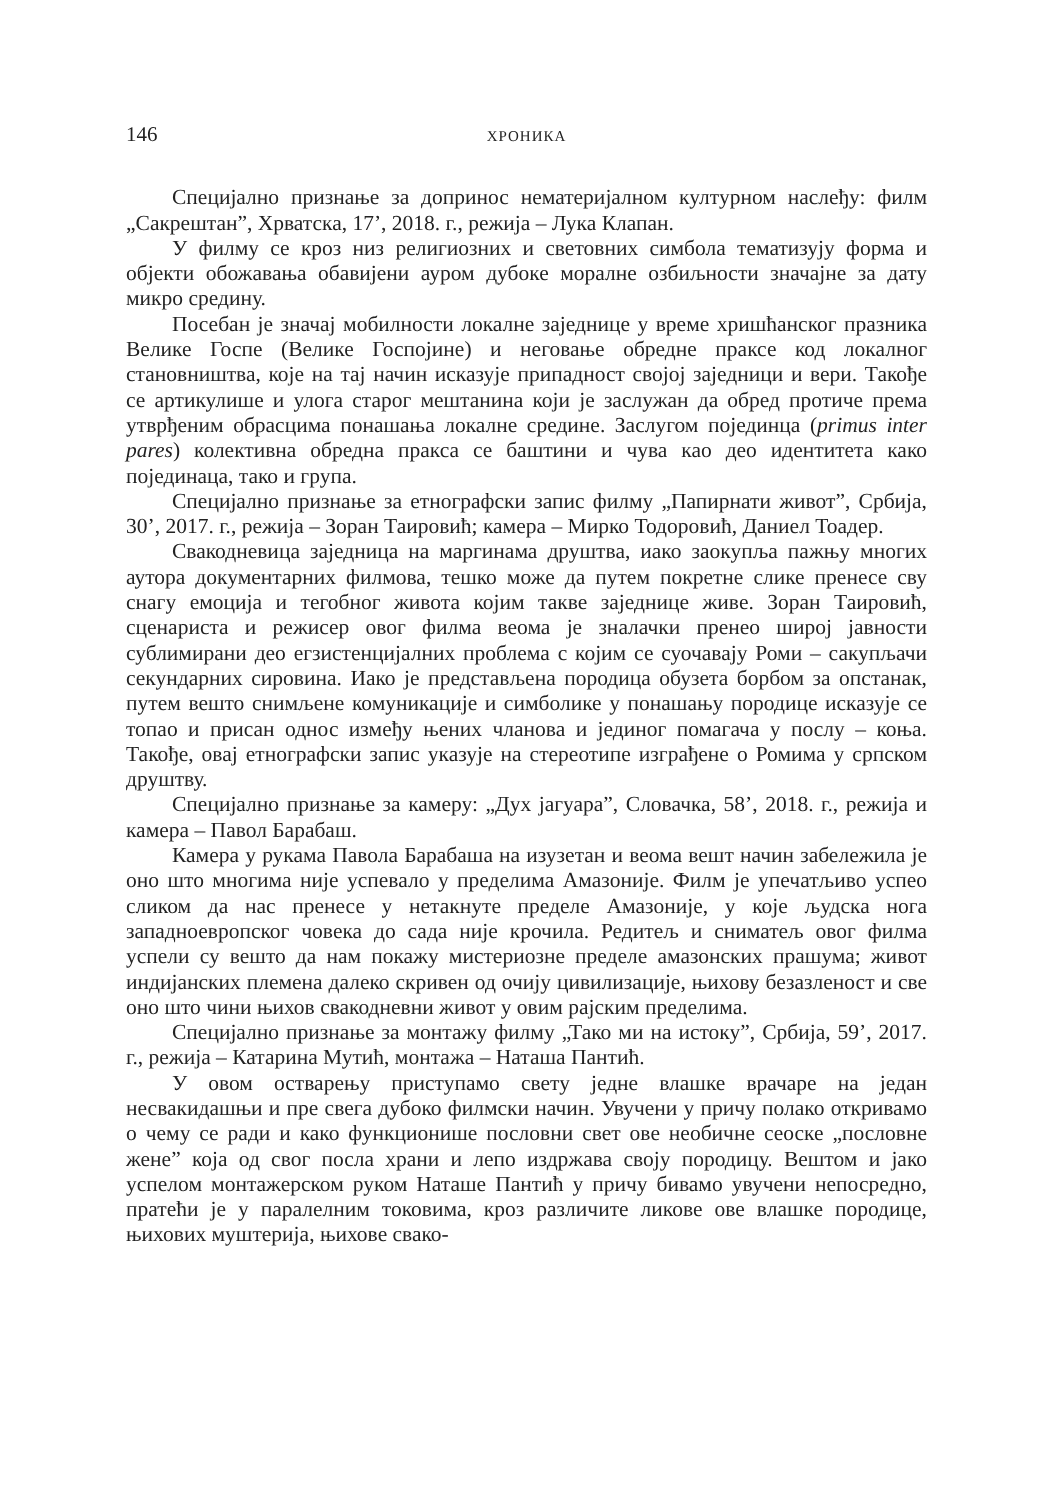146 ХРОНИКА
Специјално признање за допринос нематеријалном културном наслеђу: филм „Сакрештан”, Хрватска, 17’, 2018. г., режија – Лука Клапан.
У филму се кроз низ религиозних и световних симбола тематизују форма и објекти обожавања обавијени ауром дубоке моралне озбиљности значајне за дату микро средину.
Посебан је значај мобилности локалне заједнице у време хришћанског празника Велике Госпе (Велике Госпојине) и неговање обредне праксе код локалног становништва, које на тај начин исказује припадност својој заједници и вери. Такође се артикулише и улога старог мештанина који је заслужан да обред протиче према утврђеним обрасцима понашања локалне средине. Заслугом појединца (primus inter pares) колективна обредна пракса се баштини и чува као део идентитета како појединаца, тако и група.
Специјално признање за етнографски запис филму „Папирнати живот”, Србија, 30’, 2017. г., режија – Зоран Таировић; камера – Мирко Тодоровић, Даниел Тоадер.
Свакодневица заједница на маргинама друштва, иако заокупља пажњу многих аутора документарних филмова, тешко може да путем покретне слике пренесе сву снагу емоција и тегобног живота којим такве заједнице живе. Зоран Таировић, сценариста и режисер овог филма веома је зналачки пренео широј јавности сублимирани део егзистенцијалних проблема с којим се суочавају Роми – сакупљачи секундарних сировина. Иако је представљена породица обузета борбом за опстанак, путем вешто снимљене комуникације и симболике у понашању породице исказује се топао и присан однос између њених чланова и јединог помагача у послу – коња. Такође, овај етнографски запис указује на стереотипе изграђене о Ромима у српском друштву.
Специјално признање за камеру: „Дух јагуара”, Словачка, 58’, 2018. г., режија и камера – Павол Барабаш.
Камера у рукама Павола Барабаша на изузетан и веома вешт начин забележила је оно што многима није успевало у пределима Амазоније. Филм је упечатљиво успео сликом да нас пренесе у нетакнуте пределе Амазоније, у које људска нога западноевропског човека до сада није крочила. Редитељ и сниматељ овог филма успели су вешто да нам покажу мистериозне пределе амазонских прашума; живот индијанских племена далеко скривен од очију цивилизације, њихову безазленост и све оно што чини њихов свакодневни живот у овим рајским пределима.
Специјално признање за монтажу филму „Тако ми на истоку”, Србија, 59’, 2017. г., режија – Катарина Мутић, монтажа – Наташа Пантић.
У овом остварењу приступамо свету једне влашке врачаре на један несвакидашњи и пре свега дубоко филмски начин. Увучени у причу полако откривамо о чему се ради и како функционише пословни свет ове необичне сеоске „пословне жене” која од свог посла храни и лепо издржава своју породицу. Вештом и јако успелом монтажерском руком Наташе Пантић у причу бивамо увучени непосредно, пратећи је у паралелним токовима, кроз различите ликове ове влашке породице, њихових муштерија, њихове свако-